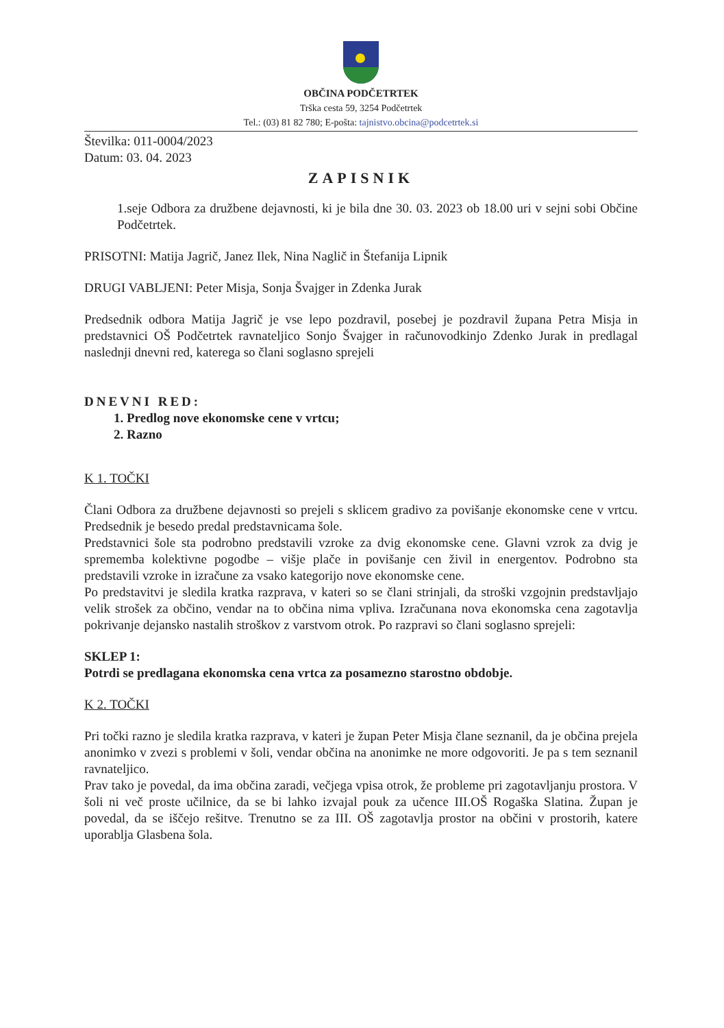OBČINA PODČETRTEK
Trška cesta 59, 3254 Podčetrtek
Tel.: (03) 81 82 780; E-pošta: tajnistvo.obcina@podcetrtek.si
Številka: 011-0004/2023
Datum: 03. 04. 2023
ZAPISNIK
1.seje Odbora za družbene dejavnosti, ki je bila dne 30. 03. 2023 ob 18.00 uri v sejni sobi Občine Podčetrtek.
PRISOTNI: Matija Jagrič, Janez Ilek, Nina Naglič in Štefanija Lipnik
DRUGI VABLJENI: Peter Misja, Sonja Švajger in Zdenka Jurak
Predsednik odbora Matija Jagrič je vse lepo pozdravil, posebej je pozdravil župana Petra Misja in predstavnici OŠ Podčetrtek ravnateljico Sonjo Švajger in računovodkinjo Zdenko Jurak in predlagal naslednji dnevni red, katerega so člani soglasno sprejeli
DNEVNI RED:
1. Predlog nove ekonomske cene v vrtcu;
2. Razno
K 1. TOČKI
Člani Odbora za družbene dejavnosti so prejeli s sklicem gradivo za povišanje ekonomske cene v vrtcu. Predsednik je besedo predal predstavnicama šole.
Predstavnici šole sta podrobno predstavili vzroke za dvig ekonomske cene. Glavni vzrok za dvig je sprememba kolektivne pogodbe – višje plače in povišanje cen živil in energentov. Podrobno sta predstavili vzroke in izračune za vsako kategorijo nove ekonomske cene.
Po predstavitvi je sledila kratka razprava, v kateri so se člani strinjali, da stroški vzgojnin predstavljajo velik strošek za občino, vendar na to občina nima vpliva. Izračunana nova ekonomska cena zagotavlja pokrivanje dejansko nastalih stroškov z varstvom otrok. Po razpravi so člani soglasno sprejeli:
SKLEP 1:
Potrdi se predlagana ekonomska cena vrtca za posamezno starostno obdobje.
K 2. TOČKI
Pri točki razno je sledila kratka razprava, v kateri je župan Peter Misja člane seznanil, da je občina prejela anonimko v zvezi s problemi v šoli, vendar občina na anonimke ne more odgovoriti. Je pa s tem seznanil ravnateljico.
Prav tako je povedal, da ima občina zaradi, večjega vpisa otrok, že probleme pri zagotavljanju prostora. V šoli ni več proste učilnice, da se bi lahko izvajal pouk za učence III.OŠ Rogaška Slatina. Župan je povedal, da se iščejo rešitve. Trenutno se za III. OŠ zagotavlja prostor na občini v prostorih, katere uporablja Glasbena šola.